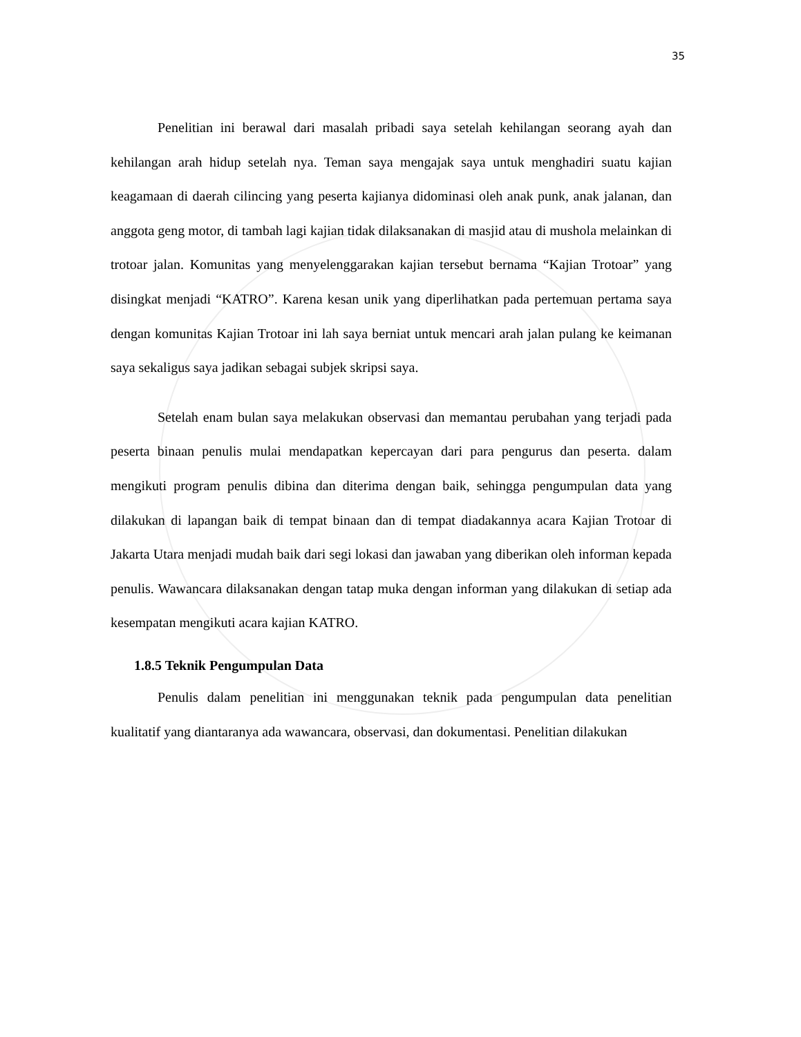35
Penelitian ini berawal dari masalah pribadi saya setelah kehilangan seorang ayah dan kehilangan arah hidup setelah nya. Teman saya mengajak saya untuk menghadiri suatu kajian keagamaan di daerah cilincing yang peserta kajianya didominasi oleh anak punk, anak jalanan, dan anggota geng motor, di tambah lagi kajian tidak dilaksanakan di masjid atau di mushola melainkan di trotoar jalan. Komunitas yang menyelenggarakan kajian tersebut bernama “Kajian Trotoar” yang disingkat menjadi “KATRO”. Karena kesan unik yang diperlihatkan pada pertemuan pertama saya dengan komunitas Kajian Trotoar ini lah saya berniat untuk mencari arah jalan pulang ke keimanan saya sekaligus saya jadikan sebagai subjek skripsi saya.
Setelah enam bulan saya melakukan observasi dan memantau perubahan yang terjadi pada peserta binaan penulis mulai mendapatkan kepercayan dari para pengurus dan peserta. dalam mengikuti program penulis dibina dan diterima dengan baik, sehingga pengumpulan data yang dilakukan di lapangan baik di tempat binaan dan di tempat diadakannya acara Kajian Trotoar di Jakarta Utara menjadi mudah baik dari segi lokasi dan jawaban yang diberikan oleh informan kepada penulis. Wawancara dilaksanakan dengan tatap muka dengan informan yang dilakukan di setiap ada kesempatan mengikuti acara kajian KATRO.
1.8.5 Teknik Pengumpulan Data
Penulis dalam penelitian ini menggunakan teknik pada pengumpulan data penelitian kualitatif yang diantaranya ada wawancara, observasi, dan dokumentasi. Penelitian dilakukan